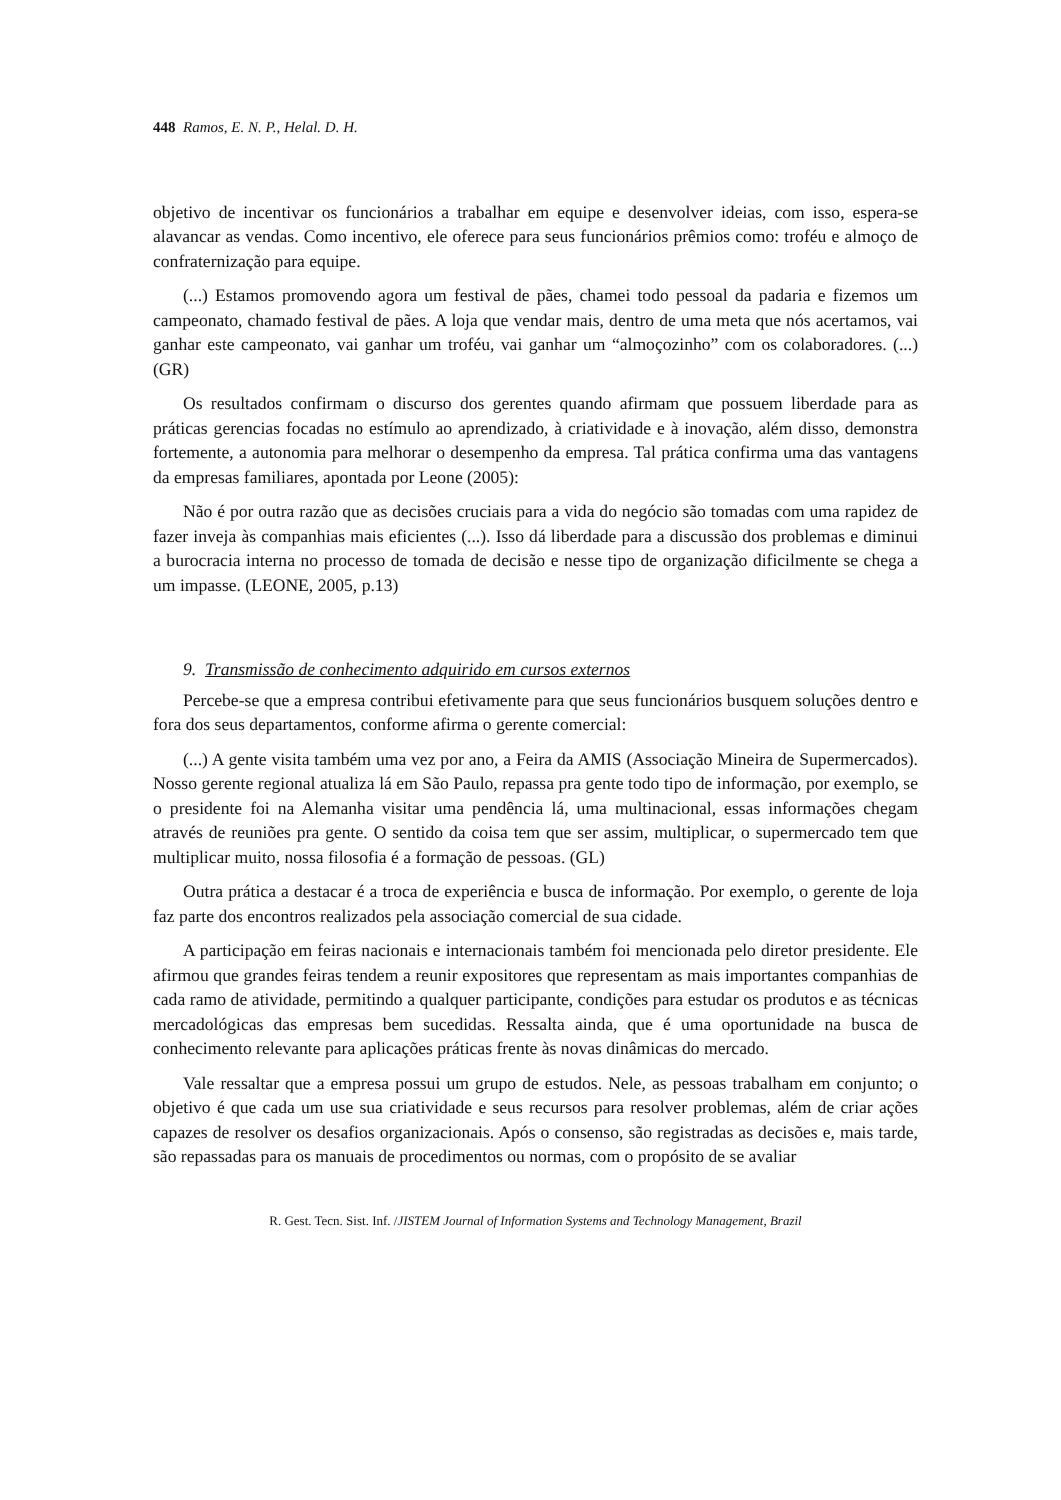448 Ramos, E. N. P., Helal. D. H.
objetivo de incentivar os funcionários a trabalhar em equipe e desenvolver ideias, com isso, espera-se alavancar as vendas. Como incentivo, ele oferece para seus funcionários prêmios como: troféu e almoço de confraternização para equipe.
(...) Estamos promovendo agora um festival de pães, chamei todo pessoal da padaria e fizemos um campeonato, chamado festival de pães. A loja que vendar mais, dentro de uma meta que nós acertamos, vai ganhar este campeonato, vai ganhar um troféu, vai ganhar um “almoçozinho” com os colaboradores. (...) (GR)
Os resultados confirmam o discurso dos gerentes quando afirmam que possuem liberdade para as práticas gerencias focadas no estímulo ao aprendizado, à criatividade e à inovação, além disso, demonstra fortemente, a autonomia para melhorar o desempenho da empresa. Tal prática confirma uma das vantagens da empresas familiares, apontada por Leone (2005):
Não é por outra razão que as decisões cruciais para a vida do negócio são tomadas com uma rapidez de fazer inveja às companhias mais eficientes (...). Isso dá liberdade para a discussão dos problemas e diminui a burocracia interna no processo de tomada de decisão e nesse tipo de organização dificilmente se chega a um impasse. (LEONE, 2005, p.13)
9. Transmissão de conhecimento adquirido em cursos externos
Percebe-se que a empresa contribui efetivamente para que seus funcionários busquem soluções dentro e fora dos seus departamentos, conforme afirma o gerente comercial:
(...) A gente visita também uma vez por ano, a Feira da AMIS (Associação Mineira de Supermercados). Nosso gerente regional atualiza lá em São Paulo, repassa pra gente todo tipo de informação, por exemplo, se o presidente foi na Alemanha visitar uma pendência lá, uma multinacional, essas informações chegam através de reuniões pra gente. O sentido da coisa tem que ser assim, multiplicar, o supermercado tem que multiplicar muito, nossa filosofia é a formação de pessoas. (GL)
Outra prática a destacar é a troca de experiência e busca de informação. Por exemplo, o gerente de loja faz parte dos encontros realizados pela associação comercial de sua cidade.
A participação em feiras nacionais e internacionais também foi mencionada pelo diretor presidente. Ele afirmou que grandes feiras tendem a reunir expositores que representam as mais importantes companhias de cada ramo de atividade, permitindo a qualquer participante, condições para estudar os produtos e as técnicas mercadológicas das empresas bem sucedidas. Ressalta ainda, que é uma oportunidade na busca de conhecimento relevante para aplicações práticas frente às novas dinâmicas do mercado.
Vale ressaltar que a empresa possui um grupo de estudos. Nele, as pessoas trabalham em conjunto; o objetivo é que cada um use sua criatividade e seus recursos para resolver problemas, além de criar ações capazes de resolver os desafios organizacionais. Após o consenso, são registradas as decisões e, mais tarde, são repassadas para os manuais de procedimentos ou normas, com o propósito de se avaliar
R. Gest. Tecn. Sist. Inf. /JISTEM Journal of Information Systems and Technology Management, Brazil